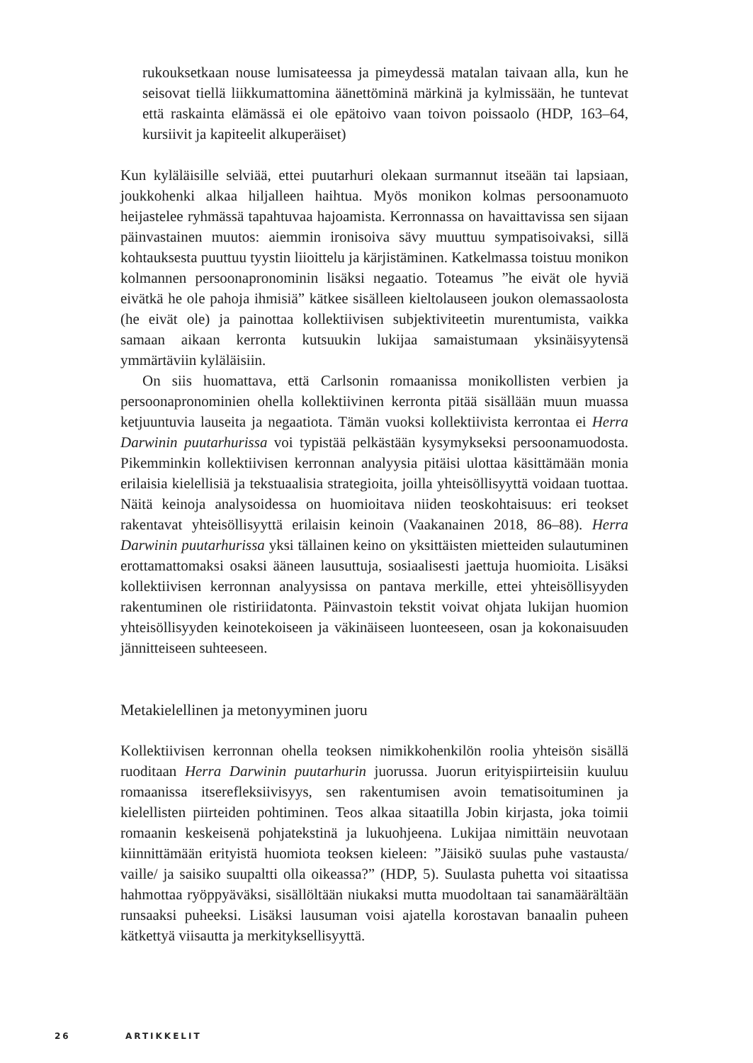rukouksetkaan nouse lumisateessa ja pimeydessä matalan taivaan alla, kun he seisovat tiellä liikkumattomina äänettöminä märkinä ja kylmissään, he tuntevat että raskainta elämässä ei ole epätoivo vaan toivon poissaolo (HDP, 163–64, kursiivit ja kapiteelit alkuperäiset)
Kun kyläläisille selviää, ettei puutarhuri olekaan surmannut itseään tai lapsiaan, joukkohenki alkaa hiljalleen haihtua. Myös monikon kolmas persoonamuoto heijastelee ryhmässä tapahtuvaa hajoamista. Kerronnassa on havaittavissa sen sijaan päinvastainen muutos: aiemmin ironisoiva sävy muuttuu sympatisoivaksi, sillä kohtauksesta puuttuu tyystin liioittelu ja kärjistäminen. Katkelmassa toistuu monikon kolmannen persoonapronominin lisäksi negaatio. Toteamus ”he eivät ole hyviä eivätkä he ole pahoja ihmisiä” kätkee sisälleen kieltolauseen joukon olemassaolosta (he eivät ole) ja painottaa kollektiivisen subjektiviteetin murentumista, vaikka samaan aikaan kerronta kutsuukin lukijaa samaistumaan yksinäisyytensä ymmärtäviin kyläläisiin.
On siis huomattava, että Carlsonin romaanissa monikollisten verbien ja persoonapronominien ohella kollektiivinen kerronta pitää sisällään muun muassa ketjuuntuvia lauseita ja negaatiota. Tämän vuoksi kollektiivista kerrontaa ei Herra Darwinin puutarhurissa voi typistää pelkästään kysymykseksi persoonamuodosta. Pikemminkin kollektiivisen kerronnan analyysia pitäisi ulottaa käsittämään monia erilaisia kielellisiä ja tekstuaalisia strategioita, joilla yhteisöllisyyttä voidaan tuottaa. Näitä keinoja analysoidessa on huomioitava niiden teoskohtaisuus: eri teokset rakentavat yhteisöllisyyttä erilaisin keinoin (Vaakanainen 2018, 86–88). Herra Darwinin puutarhurissa yksi tällainen keino on yksittäisten mietteiden sulautuminen erottamattomaksi osaksi ääneen lausuttuja, sosiaalisesti jaettuja huomioita. Lisäksi kollektiivisen kerronnan analyysissa on pantava merkille, ettei yhteisöllisyyden rakentuminen ole ristiriidatonta. Päinvastoin tekstit voivat ohjata lukijan huomion yhteisöllisyyden keinotekoiseen ja väkinäiseen luonteeseen, osan ja kokonaisuuden jännitteiseen suhteeseen.
Metakielellinen ja metonyyminen juoru
Kollektiivisen kerronnan ohella teoksen nimikkohenkilön roolia yhteisön sisällä ruoditaan Herra Darwinin puutarhurin juorussa. Juorun erityispiirteisiin kuuluu romaanissa itserefleksiivisyys, sen rakentumisen avoin tematisoituminen ja kielellisten piirteiden pohtiminen. Teos alkaa sitaatilla Jobin kirjasta, joka toimii romaanin keskeisenä pohjatekstinä ja lukuohjeena. Lukijaa nimittäin neuvotaan kiinnittämään erityistä huomiota teoksen kieleen: ”Jäisikö suulas puhe vastausta/ vaille/ ja saisiko suupaltti olla oikeassa?” (HDP, 5). Suulasta puhetta voi sitaatissa hahmottaa ryöppyäväksi, sisällöltään niukaksi mutta muodoltaan tai sanamäärältään runsaaksi puheeksi. Lisäksi lausuman voisi ajatella korostavan banaalin puheen kätkettyä viisautta ja merkityksellisyyttä.
26 ARTIKKELIT